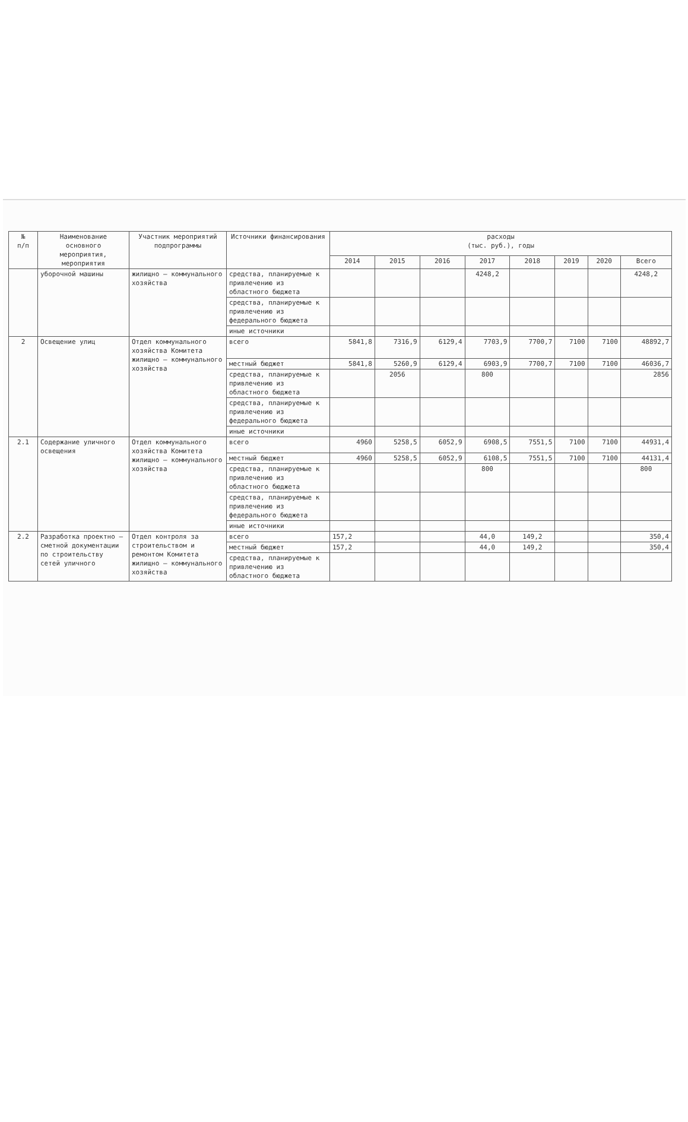| № п/п | Наименование основного мероприятия, мероприятия | Участник мероприятий подпрограммы | Источники финансирования | расходы (тыс. руб.), годы | | | | | | | |
| --- | --- | --- | --- | --- | --- | --- | --- | --- | --- | --- | --- |
| | | | | 2014 | 2015 | 2016 | 2017 | 2018 | 2019 | 2020 | Всего |
| | уборочной машины | жилищно – коммунального хозяйства | средства, планируемые к привлечению из областного бюджета | | | | 4248,2 | | | | 4248,2 |
| | | | средства, планируемые к привлечению из федерального бюджета | | | | | | | | |
| | | | иные источники | | | | | | | | |
| 2 | Освещение улиц | Отдел коммунального хозяйства Комитета жилищно – коммунального хозяйства | всего | 5841,8 | 7316,9 | 6129,4 | 7703,9 | 7700,7 | 7100 | 7100 | 48892,7 |
| | | | местный бюджет | 5841,8 | 5260,9 | 6129,4 | 6903,9 | 7700,7 | 7100 | 7100 | 46036,7 |
| | | | средства, планируемые к привлечению из областного бюджета | | 2056 | | 800 | | | | 2856 |
| | | | средства, планируемые к привлечению из федерального бюджета | | | | | | | | |
| | | | иные источники | | | | | | | | |
| 2.1 | Содержание уличного освещения | Отдел коммунального хозяйства Комитета жилищно – коммунального хозяйства | всего | 4960 | 5258,5 | 6052,9 | 6908,5 | 7551,5 | 7100 | 7100 | 44931,4 |
| | | | местный бюджет | 4960 | 5258,5 | 6052,9 | 6108,5 | 7551,5 | 7100 | 7100 | 44131,4 |
| | | | средства, планируемые к привлечению из областного бюджета | | | | 800 | | | | 800 |
| | | | средства, планируемые к привлечению из федерального бюджета | | | | | | | | |
| | | | иные источники | | | | | | | | |
| 2.2 | Разработка проектно – сметной документации по строительству сетей уличного | Отдел контроля за строительством и ремонтом Комитета жилищно – коммунального хозяйства | всего | 157,2 | | | 44,0 | 149,2 | | | 350,4 |
| | | | местный бюджет | 157,2 | | | 44,0 | 149,2 | | | 350,4 |
| | | | средства, планируемые к привлечению из областного бюджета | | | | | | | | |